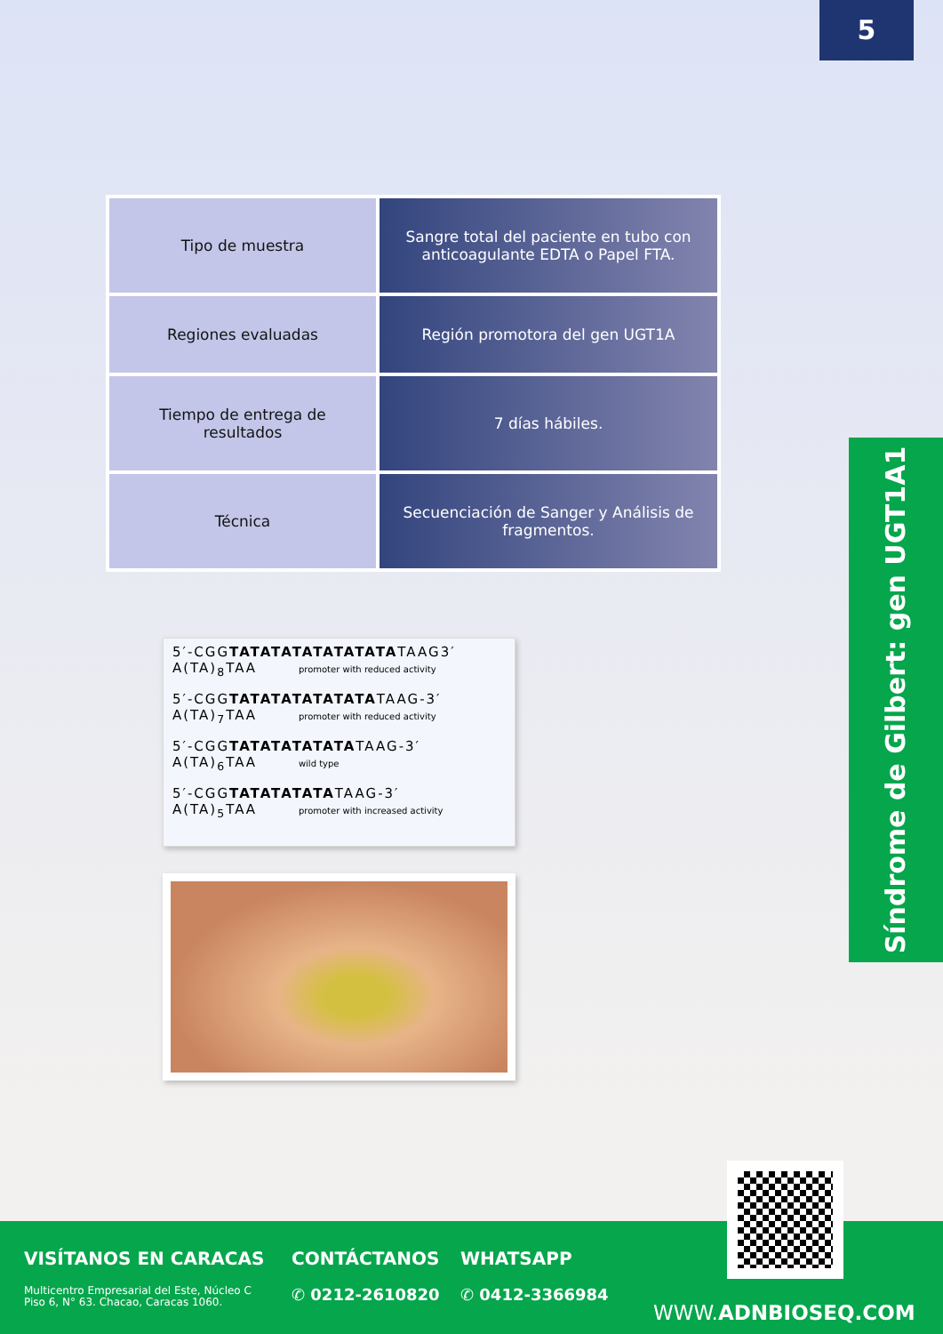5
| Tipo de muestra | Sangre total del paciente en tubo con anticoagulante EDTA o Papel FTA. |
| Regiones evaluadas | Región promotora del gen UGT1A |
| Tiempo de entrega de resultados | 7 días hábiles. |
| Técnica | Secuenciación de Sanger y Análisis de fragmentos. |
Síndrome de Gilbert: gen UGT1A1
5′-CGGTATATATATATATATATAAG3′
A(TA)<sub>8</sub>TAA promoter with reduced activity
5′-CGGTATATATATATATATAAG-3′
A(TA)<sub>7</sub>TAA promoter with reduced activity
5′-CGGTATATATATATATAAG-3′
A(TA)<sub>6</sub>TAA wild type
5′-CGGTATATATATATAAG-3′
A(TA)<sub>5</sub>TAA promoter with increased activity
VISÍTANOS EN CARACAS
Multicentro Empresarial del Este, Núcleo C
Piso 6, N° 63. Chacao, Caracas 1060.
CONTÁCTANOS
✆ 0212-2610820
WHATSAPP
✆ 0412-3366984
WWW.ADNBIOSEQ.COM